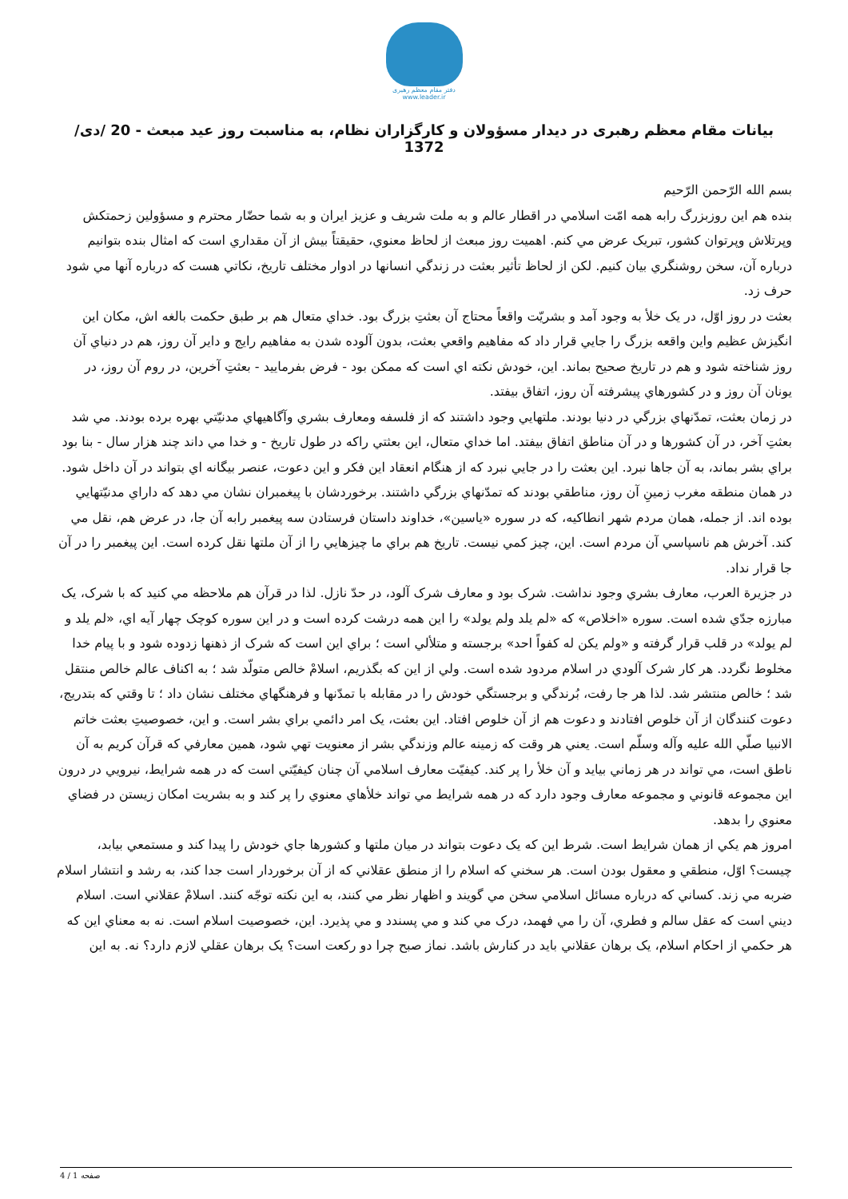دفتر مقام معظم رهبری
www.leader.ir
بیانات مقام معظم رهبری در دیدار مسؤولان و کارگزاران نظام، به مناسبت روز عید مبعث - 20 /دی/ 1372
بسم الله الرّحمن الرّحيم
بنده هم اين روزبزرگ رابه همه امّت اسلامي در اقطار عالم و به ملت شريف و عزيز ايران و به شما حضّار محترم و مسؤولين زحمتكش وپرتلاش وپرتوان كشور، تبريک عرض مي كنم. اهميت روز مبعث از لحاظ معنوي، حقيقتاً بيش از آن مقداري است كه امثال بنده بتوانيم درباره آن، سخن روشنگري بيان كنيم. لكن از لحاظ تأثير بعثت در زندگي انسانها در ادوار مختلف تاريخ، نكاتي هست كه درباره آنها مي شود حرف زد.
بعثت در روز اوّل، در يک خلأ به وجود آمد و بشريّت واقعاً محتاج آن بعثتِ بزرگ بود. خداي متعال هم بر طبق حكمت بالغه اش، مكان اين انگيزش عظيم واين واقعه بزرگ را جايي قرار داد كه مفاهيم واقعي بعثت، بدون آلوده شدن به مفاهيم رايج و داير آن روز، هم در دنياي آن روز شناخته شود و هم در تاريخ صحيح بماند. اين، خودش نكته اي است كه ممكن بود - فرض بفرماييد - بعثتِ آخرين، در روم آن روز، در يونان آن روز و در كشورهاي پيشرفته آن روز، اتفاق بيفتد.
در زمان بعثت، تمدّنهاي بزرگي در دنيا بودند. ملتهايي وجود داشتند كه از فلسفه ومعارف بشري وآگاهيهاي مدنيّتي بهره برده بودند. مي شد بعثتِ آخر، در آن كشورها و در آن مناطق اتفاق بيفتد. اما خداي متعال، اين بعثتي راكه در طول تاريخ - و خدا مي داند چند هزار سال - بنا بود براي بشر بماند، به آن جاها نبرد. اين بعثت را در جايي نبرد كه از هنگام انعقاد اين فكر و اين دعوت، عنصر بيگانه اي بتواند در آن داخل شود. در همان منطقه مغرب زمينِ آن روز، مناطقي بودند كه تمدّنهاي بزرگي داشتند. برخوردشان با پيغمبران نشان مي دهد كه داراي مدنيّتهايي بوده اند. از جمله، همان مردم شهر انطاكيه، كه در سوره «ياسين»، خداوند داستان فرستادن سه پيغمبر رابه آن جا، در عرض هم، نقل مي كند. آخرش هم ناسپاسي آن مردم است. اين، چيز كمي نيست. تاريخ هم براي ما چيزهايي را از آن ملتها نقل كرده است. اين پيغمبر را در آن جا قرار نداد.
در جزيرة العرب، معارف بشري وجود نداشت. شرک بود و معارف شرک آلود، در حدّ نازل. لذا در قرآن هم ملاحظه مي كنيد كه با شرک، يک مبارزه جدّي شده است. سوره «اخلاص» كه «لم يلد ولم يولد» را اين همه درشت كرده است و در اين سوره كوچک چهار آيه اي، «لم يلد و لم يولد» در قلب قرار گرفته و «ولم يكن له كفواً احد» برجسته و متلألي است ؛ براي اين است كه شرک از ذهنها زدوده شود و با پيام خدا مخلوط نگردد. هر كار شرک آلودي در اسلام مردود شده است. ولي از اين كه بگذريم، اسلامْ خالص متولّد شد ؛ به اكناف عالم خالص منتقل شد ؛ خالص منتشر شد. لذا هر جا رفت، بُرندگي و برجستگي خودش را در مقابله با تمدّنها و فرهنگهاي مختلف نشان داد ؛ تا وقتي كه بتدريج، دعوت كنندگان از آن خلوص افتادند و دعوت هم از آن خلوص افتاد. اين بعثت، يک امر دائمي براي بشر است. و اين، خصوصيتِ بعثت خاتم الانبيا صلّي الله عليه وآله وسلّم است. يعني هر وقت كه زمينه عالم وزندگي بشر از معنويت تهي شود، همين معارفي كه قرآن كريم به آن ناطق است، مي تواند در هر زماني بيايد و آن خلأ را پر كند. كيفيّت معارف اسلامي آن چنان كيفيّتي است كه در همه شرايط، نيرويي در درون اين مجموعه قانوني و مجموعه معارف وجود دارد كه در همه شرايط مي تواند خلأهاي معنوي را پر كند و به بشريت امكان زيستن در فضاي معنوي را بدهد.
امروز هم يكي از همان شرايط است. شرط اين كه يک دعوت بتواند در ميان ملتها و كشورها جاي خودش را پيدا كند و مستمعي بيابد، چيست؟ اوّل، منطقي و معقول بودن است. هر سخني كه اسلام را از منطق عقلاني كه از آن برخوردار است جدا كند، به رشد و انتشار اسلام ضربه مي زند. كساني كه درباره مسائل اسلامي سخن مي گويند و اظهار نظر مي كنند، به اين نكته توجّه كنند. اسلامْ عقلاني است. اسلام ديني است كه عقل سالم و فطري، آن را مي فهمد، درک مي كند و مي پسندد و مي پذيرد. اين، خصوصيت اسلام است. نه به معناي اين كه هر حكمي از احكام اسلام، يک برهان عقلاني بايد در كنارش باشد. نماز صبح چرا دو ركعت است؟ يک برهان عقلي لازم دارد؟ نه. به اين
صفحه 1 / 4